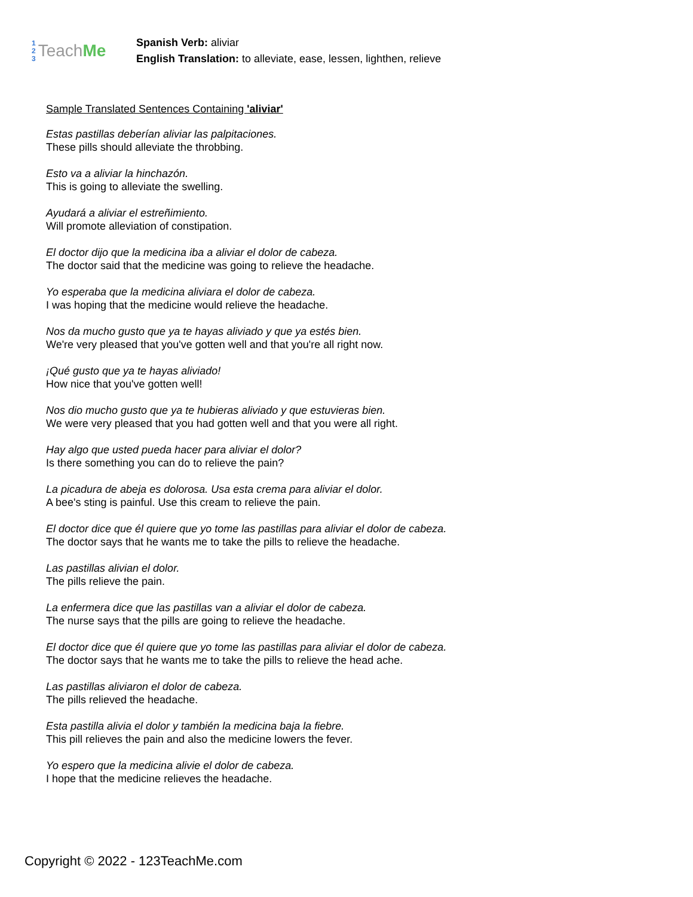1
2
3 Teach Me
Spanish Verb: aliviar
English Translation: to alleviate, ease, lessen, lighthen, relieve
Sample Translated Sentences Containing 'aliviar'
Estas pastillas deberían aliviar las palpitaciones.
These pills should alleviate the throbbing.
Esto va a aliviar la hinchazón.
This is going to alleviate the swelling.
Ayudará a aliviar el estreñimiento.
Will promote alleviation of constipation.
El doctor dijo que la medicina iba a aliviar el dolor de cabeza.
The doctor said that the medicine was going to relieve the headache.
Yo esperaba que la medicina aliviara el dolor de cabeza.
I was hoping that the medicine would relieve the headache.
Nos da mucho gusto que ya te hayas aliviado y que ya estés bien.
We're very pleased that you've gotten well and that you're all right now.
¡Qué gusto que ya te hayas aliviado!
How nice that you've gotten well!
Nos dio mucho gusto que ya te hubieras aliviado y que estuvieras bien.
We were very pleased that you had gotten well and that you were all right.
Hay algo que usted pueda hacer para aliviar el dolor?
Is there something you can do to relieve the pain?
La picadura de abeja es dolorosa. Usa esta crema para aliviar el dolor.
A bee's sting is painful. Use this cream to relieve the pain.
El doctor dice que él quiere que yo tome las pastillas para aliviar el dolor de cabeza.
The doctor says that he wants me to take the pills to relieve the headache.
Las pastillas alivian el dolor.
The pills relieve the pain.
La enfermera dice que las pastillas van a aliviar el dolor de cabeza.
The nurse says that the pills are going to relieve the headache.
El doctor dice que él quiere que yo tome las pastillas para aliviar el dolor de cabeza.
The doctor says that he wants me to take the pills to relieve the head ache.
Las pastillas aliviaron el dolor de cabeza.
The pills relieved the headache.
Esta pastilla alivia el dolor y también la medicina baja la fiebre.
This pill relieves the pain and also the medicine lowers the fever.
Yo espero que la medicina alivie el dolor de cabeza.
I hope that the medicine relieves the headache.
Copyright © 2022 - 123TeachMe.com